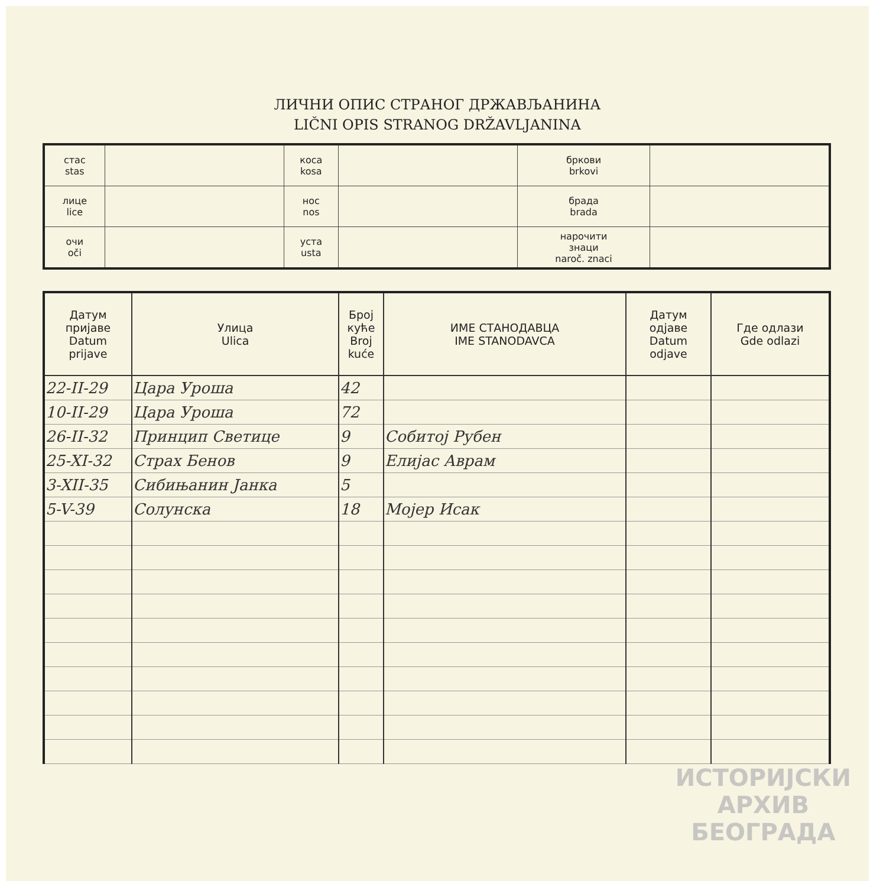ЛИЧНИ ОПИС СТРАНОГ ДРЖАВЉАНИНА
LIČNI OPIS STRANOG DRŽAVLJANINA
| стас stas | | коса kosa | | бркови brkovi | |
| лице lice | | нос nos | | брада brada | |
| очи oči | | уста usta | | нарочити знаци naroč. znaci | |
| Датум пријаве Datum prijave | Улица Ulica | Број куће Broj kuće | ИМЕ СТАНОДАВЦА IME STANODAVCA | Датум одјаве Datum odjave | Где одлази Gde odlazi |
| --- | --- | --- | --- | --- | --- |
| 22-II-29 | Цара Уроша | 42 | | | |
| 10-II-29 | Цара Уроша | 72 | | | |
| 26-II-32 | Принцип Светице | 9 | Собитој Рубен | | |
| 25-XI-32 | Страх Бенов | 9 | Елијас Аврам | | |
| 3-XII-35 | Сибињанин Јанка | 5 | | | |
| 5-V-39 | Солунска | 18 | Мојер Исак | | |
ИСТОРИЈСКИ
АРХИВ
БЕОГРАДА